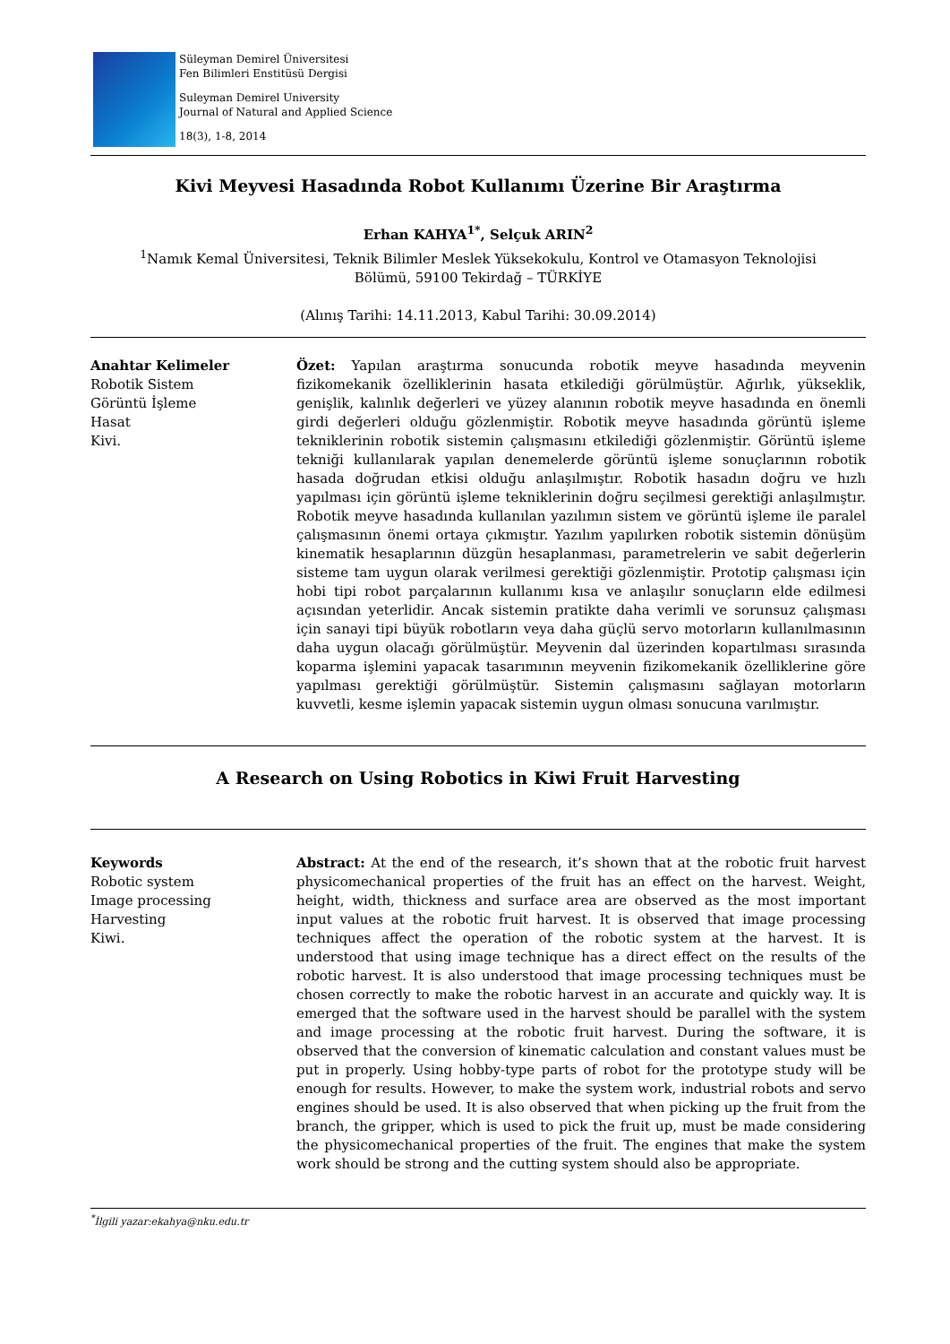Süleyman Demirel Üniversitesi
Fen Bilimleri Enstitüsü Dergisi
Suleyman Demirel University
Journal of Natural and Applied Science
18(3), 1-8, 2014
Kivi Meyvesi Hasadında Robot Kullanımı Üzerine Bir Araştırma
Erhan KAHYA<sup>1*</sup>, Selçuk ARIN<sup>2</sup>
<sup>1</sup> Namık Kemal Üniversitesi, Teknik Bilimler Meslek Yüksekokulu, Kontrol ve Otamasyon Teknolojisi
Bölümü, 59100 Tekirdağ – TÜRKİYE
(Alınış Tarihi: 14.11.2013, Kabul Tarihi: 30.09.2014)
Anahtar Kelimeler
Robotik Sistem
Görüntü İşleme
Hasat
Kivi.
Özet: Yapılan araştırma sonucunda robotik meyve hasadında meyvenin fizikomekanik özelliklerinin hasata etkilediği görülmüştür. Ağırlık, yükseklik, genişlik, kalınlık değerleri ve yüzey alanının robotik meyve hasadında en önemli girdi değerleri olduğu gözlenmiştir. Robotik meyve hasadında görüntü işleme tekniklerinin robotik sistemin çalışmasını etkilediği gözlenmiştir. Görüntü işleme tekniği kullanılarak yapılan denemelerde görüntü işleme sonuçlarının robotik hasada doğrudan etkisi olduğu anlaşılmıştır. Robotik hasadın doğru ve hızlı yapılması için görüntü işleme tekniklerinin doğru seçilmesi gerektiği anlaşılmıştır. Robotik meyve hasadında kullanılan yazılımın sistem ve görüntü işleme ile paralel çalışmasının önemi ortaya çıkmıştır. Yazılım yapılırken robotik sistemin dönüşüm kinematik hesaplarının düzgün hesaplanması, parametrelerin ve sabit değerlerin sisteme tam uygun olarak verilmesi gerektiği gözlenmiştir. Prototip çalışması için hobi tipi robot parçalarının kullanımı kısa ve anlaşılır sonuçların elde edilmesi açısından yeterlidir. Ancak sistemin pratikte daha verimli ve sorunsuz çalışması için sanayi tipi büyük robotların veya daha güçlü servo motorların kullanılmasının daha uygun olacağı görülmüştür. Meyvenin dal üzerinden kopartılması sırasında koparma işlemini yapacak tasarımının meyvenin fizikomekanik özelliklerine göre yapılması gerektiği görülmüştür. Sistemin çalışmasını sağlayan motorların kuvvetli, kesme işlemin yapacak sistemin uygun olması sonucuna varılmıştır.
A Research on Using Robotics in Kiwi Fruit Harvesting
Keywords
Robotic system
Image processing
Harvesting
Kiwi.
Abstract: At the end of the research, it’s shown that at the robotic fruit harvest physicomechanical properties of the fruit has an effect on the harvest. Weight, height, width, thickness and surface area are observed as the most important input values at the robotic fruit harvest. It is observed that image processing techniques affect the operation of the robotic system at the harvest. It is understood that using image technique has a direct effect on the results of the robotic harvest. It is also understood that image processing techniques must be chosen correctly to make the robotic harvest in an accurate and quickly way. It is emerged that the software used in the harvest should be parallel with the system and image processing at the robotic fruit harvest. During the software, it is observed that the conversion of kinematic calculation and constant values must be put in properly. Using hobby-type parts of robot for the prototype study will be enough for results. However, to make the system work, industrial robots and servo engines should be used. It is also observed that when picking up the fruit from the branch, the gripper, which is used to pick the fruit up, must be made considering the physicomechanical properties of the fruit. The engines that make the system work should be strong and the cutting system should also be appropriate.
<sup>*</sup> İlgili yazar:ekahya@nku.edu.tr